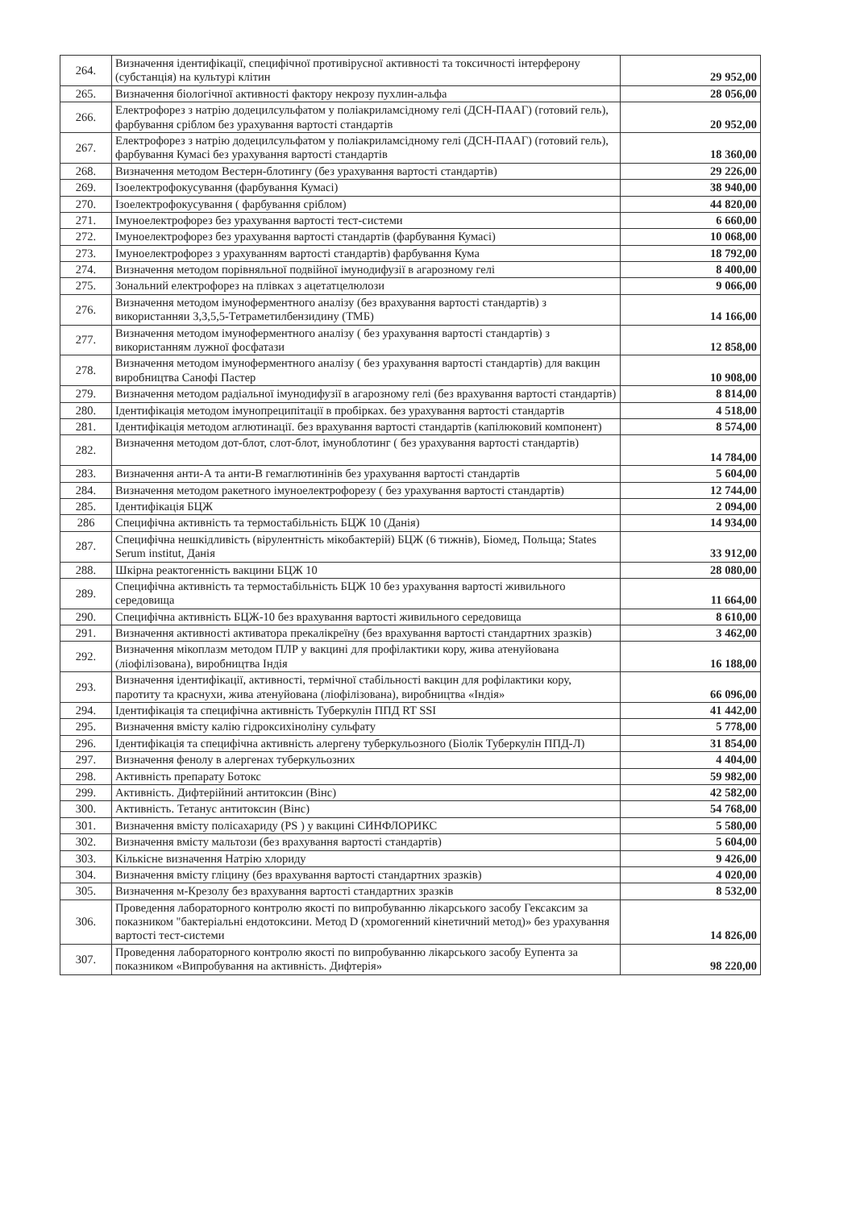| 264. | Визначення ідентифікації, специфічної противірусної активності та токсичності інтерферону (субстанція) на культурі клітин | 29 952,00 |
| 265. | Визначення біологічної активності фактору некрозу пухлин-альфа | 28 056,00 |
| 266. | Електрофорез з натрію додецилсульфатом у поліакриламсідному гелі (ДСН-ПААГ) (готовий гель), фарбування сріблом без урахування вартості стандартів | 20 952,00 |
| 267. | Електрофорез з натрію додецилсульфатом у поліакриламсідному гелі (ДСН-ПААГ) (готовий гель), фарбування Кумасі без урахування вартості стандартів | 18 360,00 |
| 268. | Визначення методом Вестерн-блотингу (без урахування вартості стандартів) | 29 226,00 |
| 269. | Ізоелектрофокусування (фарбування Кумасі) | 38 940,00 |
| 270. | Ізоелектрофокусування ( фарбування сріблом) | 44 820,00 |
| 271. | Імуноелектрофорез без урахування вартості тест-системи | 6 660,00 |
| 272. | Імуноелектрофорез без урахування вартості стандартів (фарбування Кумасі) | 10 068,00 |
| 273. | Імуноелектрофорез з урахуванням вартості стандартів) фарбування Кума | 18 792,00 |
| 274. | Визначення методом порівняльної подвійної імунодифузії в агарозному гелі | 8 400,00 |
| 275. | Зональний електрофорез на плівках з ацетатцелюлози | 9 066,00 |
| 276. | Визначення методом імуноферментного аналізу (без врахування вартості стандартів) з використанняи 3,3,5,5-Тетраметилбензидину (ТМБ) | 14 166,00 |
| 277. | Визначення методом імуноферментного аналізу ( без урахування вартості стандартів) з використанням лужної фосфатази | 12 858,00 |
| 278. | Визначення методом імуноферментного аналізу ( без урахування вартості стандартів) для вакцин виробництва Санофі Пастер | 10 908,00 |
| 279. | Визначення методом радіальної імунодифузії в агарозному гелі (без врахування вартості стандартів) | 8 814,00 |
| 280. | Ідентифікація методом імунопреципітації в пробірках. без урахування вартості стандартів | 4 518,00 |
| 281. | Ідентифікація методом аглютинації. без врахування вартості стандартів (капілюковий компонент) | 8 574,00 |
| 282. | Визначення методом дот-блот, слот-блот, імуноблотинг ( без урахування вартості стандартів) | 14 784,00 |
| 283. | Визначення анти-А та анти-В гемаглютинінів без урахування вартості стандартів | 5 604,00 |
| 284. | Визначення методом ракетного імуноелектрофорезу ( без урахування вартості стандартів) | 12 744,00 |
| 285. | Ідентифікація БЦЖ | 2 094,00 |
| 286 | Специфічна активність та термостабільність БЦЖ 10 (Данія) | 14 934,00 |
| 287. | Специфічна нешкідливість (вірулентність мікобактерій) БЦЖ (6 тижнів), Біомед, Польща; States Serum institut, Данія | 33 912,00 |
| 288. | Шкірна реактогенність вакцини БЦЖ 10 | 28 080,00 |
| 289. | Специфічна активність та термостабільність БЦЖ 10 без урахування вартості живильного середовища | 11 664,00 |
| 290. | Специфічна активність БЦЖ-10 без врахування вартості живильного середовища | 8 610,00 |
| 291. | Визначення активності активатора прекалікреїну (без врахування вартості стандартних зразків) | 3 462,00 |
| 292. | Визначення мікоплазм методом ПЛР у вакцині для профілактики кору, жива атенуйована (ліофілізована), виробництва Індія | 16 188,00 |
| 293. | Визначення ідентифікації, активності, термічної стабільності вакцин для рофілактики кору, паротиту та краснухи, жива атенуйована (ліофілізована), виробництва «Індія» | 66 096,00 |
| 294. | Ідентифікація та специфічна активність Туберкулін ППД RT SSI | 41 442,00 |
| 295. | Визначення вмісту калію гідроксихіноліну сульфату | 5 778,00 |
| 296. | Ідентифікація та специфічна активність алергену туберкульозного (Біолік Туберкулін ППД-Л) | 31 854,00 |
| 297. | Визначення фенолу в алергенах туберкульозних | 4 404,00 |
| 298. | Активність препарату Ботокс | 59 982,00 |
| 299. | Активність. Дифтерійний антитоксин (Вінс) | 42 582,00 |
| 300. | Активність. Тетанус антитоксин (Вінс) | 54 768,00 |
| 301. | Визначення вмісту полісахариду (PS ) у вакцині СИНФЛОРИКС | 5 580,00 |
| 302. | Визначення вмісту мальтози (без врахування вартості стандартів) | 5 604,00 |
| 303. | Кількісне визначення Натрію хлориду | 9 426,00 |
| 304. | Визначення вмісту гліцину (без врахування вартості стандартних зразків) | 4 020,00 |
| 305. | Визначення м-Крезолу без врахування вартості стандартних зразків | 8 532,00 |
| 306. | Проведення лабораторного контролю якості по випробуванню лікарського засобу Гексаксим за показником "бактеріальні ендотоксини. Метод D (хромогенний кінетичний метод)» без урахування вартості тест-системи | 14 826,00 |
| 307. | Проведення лабораторного контролю якості по випробуванню лікарського засобу Еупента за показником «Випробування на активність. Дифтерія» | 98 220,00 |